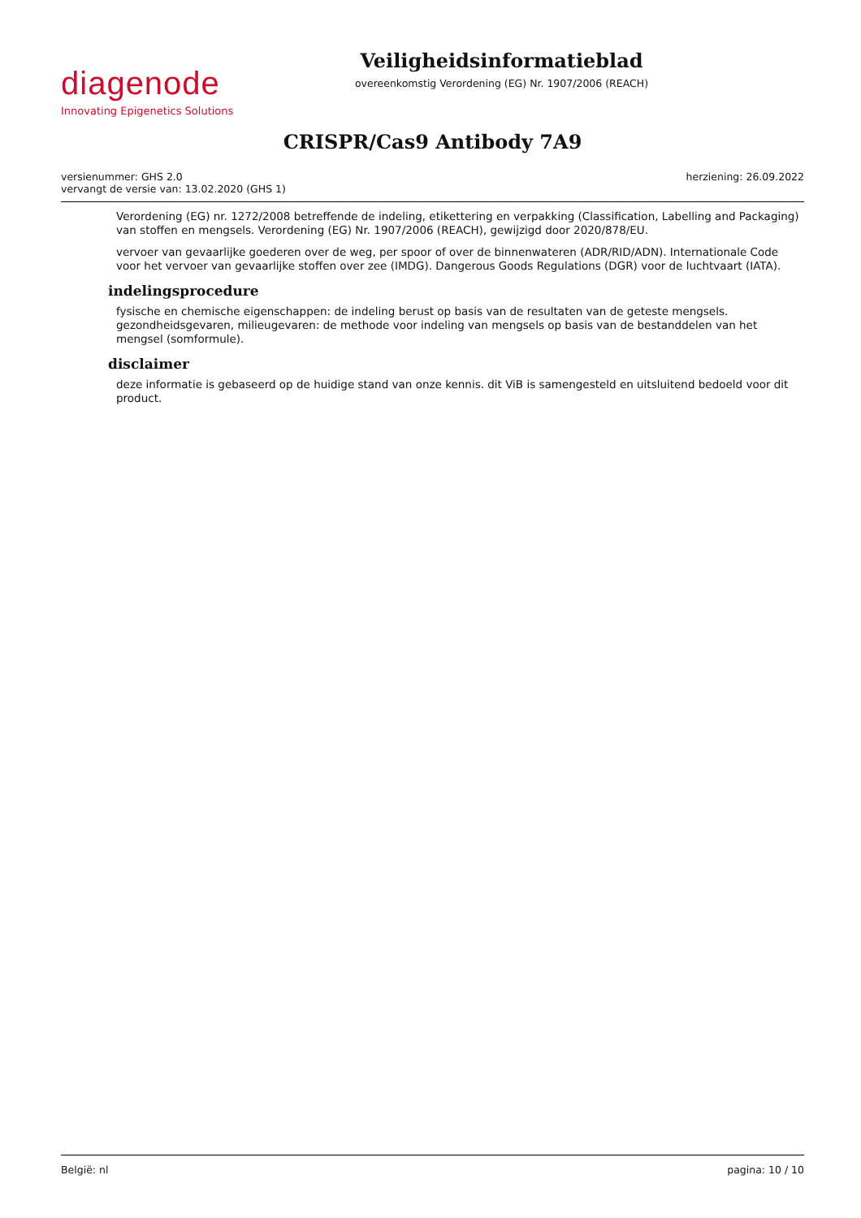diagenode
Innovating Epigenetics Solutions
Veiligheidsinformatieblad
overeenkomstig Verordening (EG) Nr. 1907/2006 (REACH)
CRISPR/Cas9 Antibody 7A9
versienummer: GHS 2.0
vervangt de versie van: 13.02.2020 (GHS 1)
herziening: 26.09.2022
Verordening (EG) nr. 1272/2008 betreffende de indeling, etikettering en verpakking (Classification, Labelling and Packaging) van stoffen en mengsels. Verordening (EG) Nr. 1907/2006 (REACH), gewijzigd door 2020/878/EU.
vervoer van gevaarlijke goederen over de weg, per spoor of over de binnenwateren (ADR/RID/ADN). Internationale Code voor het vervoer van gevaarlijke stoffen over zee (IMDG). Dangerous Goods Regulations (DGR) voor de luchtvaart (IATA).
indelingsprocedure
fysische en chemische eigenschappen: de indeling berust op basis van de resultaten van de geteste mengsels.
gezondheidsgevaren, milieugevaren: de methode voor indeling van mengsels op basis van de bestanddelen van het mengsel (somformule).
disclaimer
deze informatie is gebaseerd op de huidige stand van onze kennis. dit ViB is samengesteld en uitsluitend bedoeld voor dit product.
België: nl pagina: 10 / 10